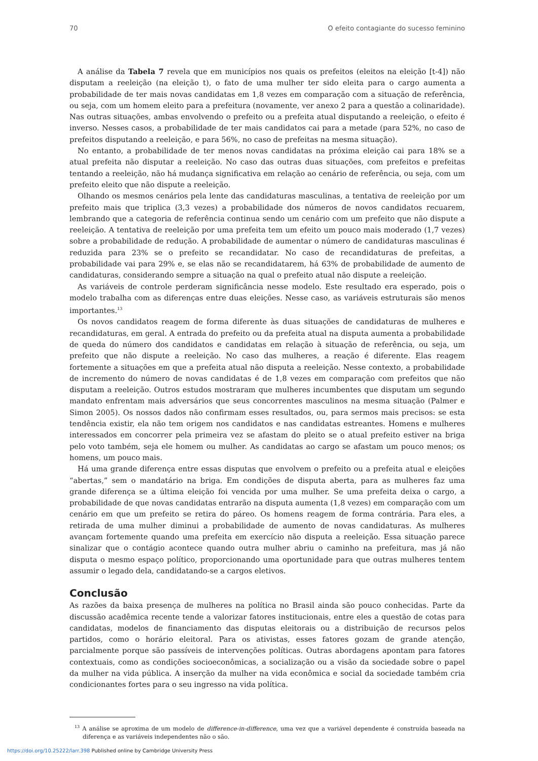70 O efeito contagiante do sucesso feminino
A análise da Tabela 7 revela que em municípios nos quais os prefeitos (eleitos na eleição [t-4]) não disputam a reeleição (na eleição t), o fato de uma mulher ter sido eleita para o cargo aumenta a probabilidade de ter mais novas candidatas em 1,8 vezes em comparação com a situação de referência, ou seja, com um homem eleito para a prefeitura (novamente, ver anexo 2 para a questão a colinaridade). Nas outras situações, ambas envolvendo o prefeito ou a prefeita atual disputando a reeleição, o efeito é inverso. Nesses casos, a probabilidade de ter mais candidatos cai para a metade (para 52%, no caso de prefeitos disputando a reeleição, e para 56%, no caso de prefeitas na mesma situação).
No entanto, a probabilidade de ter menos novas candidatas na próxima eleição cai para 18% se a atual prefeita não disputar a reeleição. No caso das outras duas situações, com prefeitos e prefeitas tentando a reeleição, não há mudança significativa em relação ao cenário de referência, ou seja, com um prefeito eleito que não dispute a reeleição.
Olhando os mesmos cenários pela lente das candidaturas masculinas, a tentativa de reeleição por um prefeito mais que triplica (3,3 vezes) a probabilidade dos números de novos candidatos recuarem, lembrando que a categoria de referência continua sendo um cenário com um prefeito que não dispute a reeleição. A tentativa de reeleição por uma prefeita tem um efeito um pouco mais moderado (1,7 vezes) sobre a probabilidade de redução. A probabilidade de aumentar o número de candidaturas masculinas é reduzida para 23% se o prefeito se recandidatar. No caso de recandidaturas de prefeitas, a probabilidade vai para 29% e, se elas não se recandidatarem, há 63% de probabilidade de aumento de candidaturas, considerando sempre a situação na qual o prefeito atual não dispute a reeleição.
As variáveis de controle perderam significância nesse modelo. Este resultado era esperado, pois o modelo trabalha com as diferenças entre duas eleições. Nesse caso, as variáveis estruturais são menos importantes.<sup>13</sup>
Os novos candidatos reagem de forma diferente às duas situações de candidaturas de mulheres e recandidaturas, em geral. A entrada do prefeito ou da prefeita atual na disputa aumenta a probabilidade de queda do número dos candidatos e candidatas em relação à situação de referência, ou seja, um prefeito que não dispute a reeleição. No caso das mulheres, a reação é diferente. Elas reagem fortemente a situações em que a prefeita atual não disputa a reeleição. Nesse contexto, a probabilidade de incremento do número de novas candidatas é de 1,8 vezes em comparação com prefeitos que não disputam a reeleição. Outros estudos mostraram que mulheres incumbentes que disputam um segundo mandato enfrentam mais adversários que seus concorrentes masculinos na mesma situação (Palmer e Simon 2005). Os nossos dados não confirmam esses resultados, ou, para sermos mais precisos: se esta tendência existir, ela não tem origem nos candidatos e nas candidatas estreantes. Homens e mulheres interessados em concorrer pela primeira vez se afastam do pleito se o atual prefeito estiver na briga pelo voto também, seja ele homem ou mulher. As candidatas ao cargo se afastam um pouco menos; os homens, um pouco mais.
Há uma grande diferença entre essas disputas que envolvem o prefeito ou a prefeita atual e eleições “abertas,” sem o mandatário na briga. Em condições de disputa aberta, para as mulheres faz uma grande diferença se a última eleição foi vencida por uma mulher. Se uma prefeita deixa o cargo, a probabilidade de que novas candidatas entrarão na disputa aumenta (1,8 vezes) em comparação com um cenário em que um prefeito se retira do páreo. Os homens reagem de forma contrária. Para eles, a retirada de uma mulher diminui a probabilidade de aumento de novas candidaturas. As mulheres avançam fortemente quando uma prefeita em exercício não disputa a reeleição. Essa situação parece sinalizar que o contágio acontece quando outra mulher abriu o caminho na prefeitura, mas já não disputa o mesmo espaço político, proporcionando uma oportunidade para que outras mulheres tentem assumir o legado dela, candidatando-se a cargos eletivos.
Conclusão
As razões da baixa presença de mulheres na política no Brasil ainda são pouco conhecidas. Parte da discussão acadêmica recente tende a valorizar fatores institucionais, entre eles a questão de cotas para candidatas, modelos de financiamento das disputas eleitorais ou a distribuição de recursos pelos partidos, como o horário eleitoral. Para os ativistas, esses fatores gozam de grande atenção, parcialmente porque são passíveis de intervenções políticas. Outras abordagens apontam para fatores contextuais, como as condições socioeconômicas, a socialização ou a visão da sociedade sobre o papel da mulher na vida pública. A inserção da mulher na vida econômica e social da sociedade também cria condicionantes fortes para o seu ingresso na vida política.
<sup>13</sup> A análise se aproxima de um modelo de difference-in-difference, uma vez que a variável dependente é construída baseada na diferença e as variáveis independentes não o são.
https://doi.org/10.25222/larr.398 Published online by Cambridge University Press